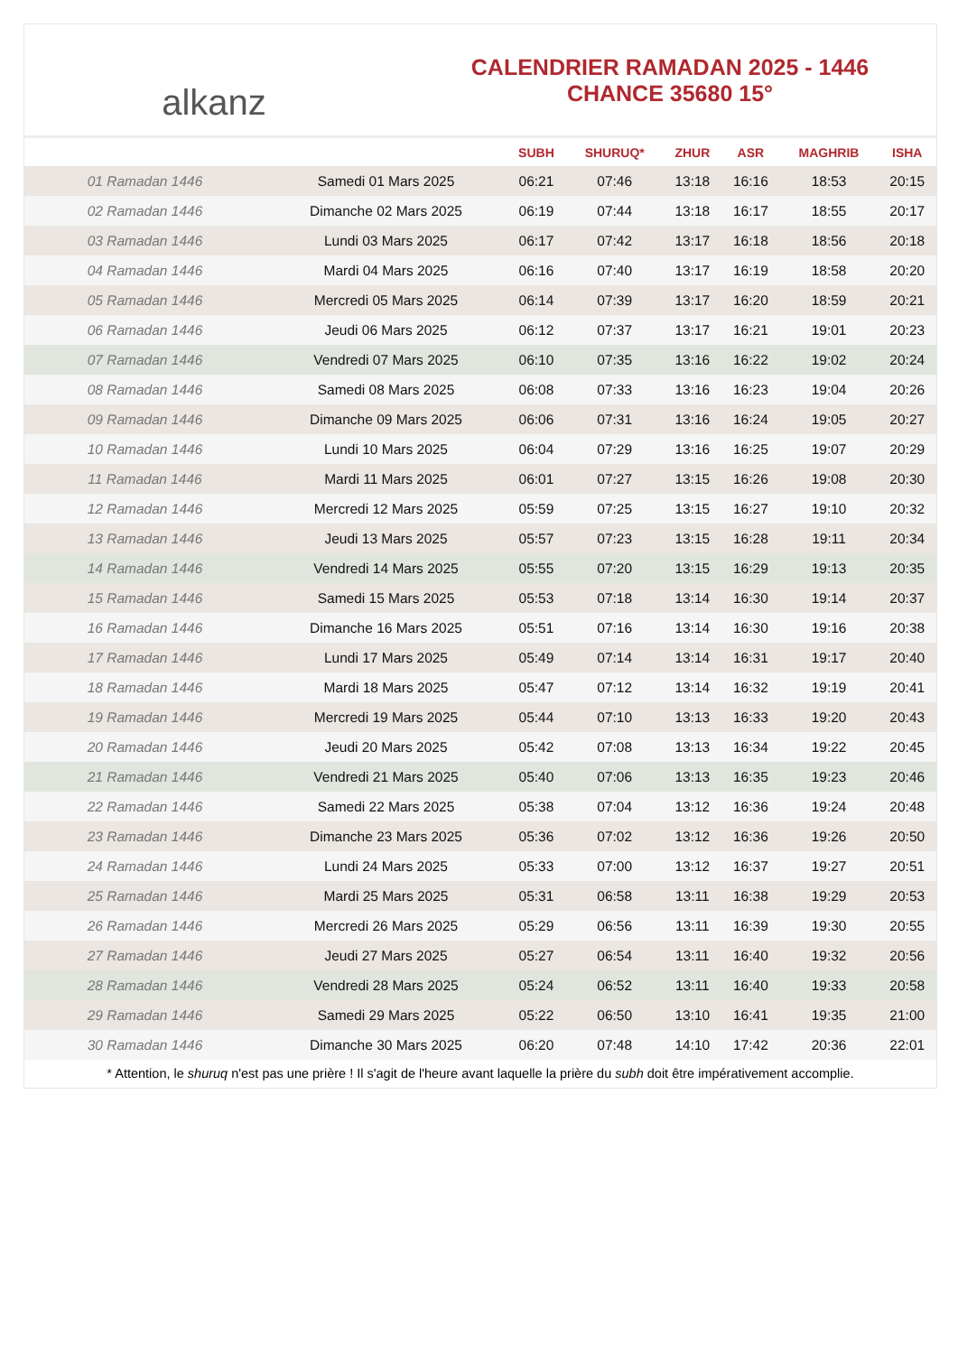alkanz
CALENDRIER RAMADAN 2025 - 1446
CHANCE 35680 15°
| | | SUBH | SHURUQ* | ZHUR | ASR | MAGHRIB | ISHA |
| --- | --- | --- | --- | --- | --- | --- | --- |
| 01 Ramadan 1446 | Samedi 01 Mars 2025 | 06:21 | 07:46 | 13:18 | 16:16 | 18:53 | 20:15 |
| 02 Ramadan 1446 | Dimanche 02 Mars 2025 | 06:19 | 07:44 | 13:18 | 16:17 | 18:55 | 20:17 |
| 03 Ramadan 1446 | Lundi 03 Mars 2025 | 06:17 | 07:42 | 13:17 | 16:18 | 18:56 | 20:18 |
| 04 Ramadan 1446 | Mardi 04 Mars 2025 | 06:16 | 07:40 | 13:17 | 16:19 | 18:58 | 20:20 |
| 05 Ramadan 1446 | Mercredi 05 Mars 2025 | 06:14 | 07:39 | 13:17 | 16:20 | 18:59 | 20:21 |
| 06 Ramadan 1446 | Jeudi 06 Mars 2025 | 06:12 | 07:37 | 13:17 | 16:21 | 19:01 | 20:23 |
| 07 Ramadan 1446 | Vendredi 07 Mars 2025 | 06:10 | 07:35 | 13:16 | 16:22 | 19:02 | 20:24 |
| 08 Ramadan 1446 | Samedi 08 Mars 2025 | 06:08 | 07:33 | 13:16 | 16:23 | 19:04 | 20:26 |
| 09 Ramadan 1446 | Dimanche 09 Mars 2025 | 06:06 | 07:31 | 13:16 | 16:24 | 19:05 | 20:27 |
| 10 Ramadan 1446 | Lundi 10 Mars 2025 | 06:04 | 07:29 | 13:16 | 16:25 | 19:07 | 20:29 |
| 11 Ramadan 1446 | Mardi 11 Mars 2025 | 06:01 | 07:27 | 13:15 | 16:26 | 19:08 | 20:30 |
| 12 Ramadan 1446 | Mercredi 12 Mars 2025 | 05:59 | 07:25 | 13:15 | 16:27 | 19:10 | 20:32 |
| 13 Ramadan 1446 | Jeudi 13 Mars 2025 | 05:57 | 07:23 | 13:15 | 16:28 | 19:11 | 20:34 |
| 14 Ramadan 1446 | Vendredi 14 Mars 2025 | 05:55 | 07:20 | 13:15 | 16:29 | 19:13 | 20:35 |
| 15 Ramadan 1446 | Samedi 15 Mars 2025 | 05:53 | 07:18 | 13:14 | 16:30 | 19:14 | 20:37 |
| 16 Ramadan 1446 | Dimanche 16 Mars 2025 | 05:51 | 07:16 | 13:14 | 16:30 | 19:16 | 20:38 |
| 17 Ramadan 1446 | Lundi 17 Mars 2025 | 05:49 | 07:14 | 13:14 | 16:31 | 19:17 | 20:40 |
| 18 Ramadan 1446 | Mardi 18 Mars 2025 | 05:47 | 07:12 | 13:14 | 16:32 | 19:19 | 20:41 |
| 19 Ramadan 1446 | Mercredi 19 Mars 2025 | 05:44 | 07:10 | 13:13 | 16:33 | 19:20 | 20:43 |
| 20 Ramadan 1446 | Jeudi 20 Mars 2025 | 05:42 | 07:08 | 13:13 | 16:34 | 19:22 | 20:45 |
| 21 Ramadan 1446 | Vendredi 21 Mars 2025 | 05:40 | 07:06 | 13:13 | 16:35 | 19:23 | 20:46 |
| 22 Ramadan 1446 | Samedi 22 Mars 2025 | 05:38 | 07:04 | 13:12 | 16:36 | 19:24 | 20:48 |
| 23 Ramadan 1446 | Dimanche 23 Mars 2025 | 05:36 | 07:02 | 13:12 | 16:36 | 19:26 | 20:50 |
| 24 Ramadan 1446 | Lundi 24 Mars 2025 | 05:33 | 07:00 | 13:12 | 16:37 | 19:27 | 20:51 |
| 25 Ramadan 1446 | Mardi 25 Mars 2025 | 05:31 | 06:58 | 13:11 | 16:38 | 19:29 | 20:53 |
| 26 Ramadan 1446 | Mercredi 26 Mars 2025 | 05:29 | 06:56 | 13:11 | 16:39 | 19:30 | 20:55 |
| 27 Ramadan 1446 | Jeudi 27 Mars 2025 | 05:27 | 06:54 | 13:11 | 16:40 | 19:32 | 20:56 |
| 28 Ramadan 1446 | Vendredi 28 Mars 2025 | 05:24 | 06:52 | 13:11 | 16:40 | 19:33 | 20:58 |
| 29 Ramadan 1446 | Samedi 29 Mars 2025 | 05:22 | 06:50 | 13:10 | 16:41 | 19:35 | 21:00 |
| 30 Ramadan 1446 | Dimanche 30 Mars 2025 | 06:20 | 07:48 | 14:10 | 17:42 | 20:36 | 22:01 |
* Attention, le shuruq n'est pas une prière ! Il s'agit de l'heure avant laquelle la prière du subh doit être impérativement accomplie.